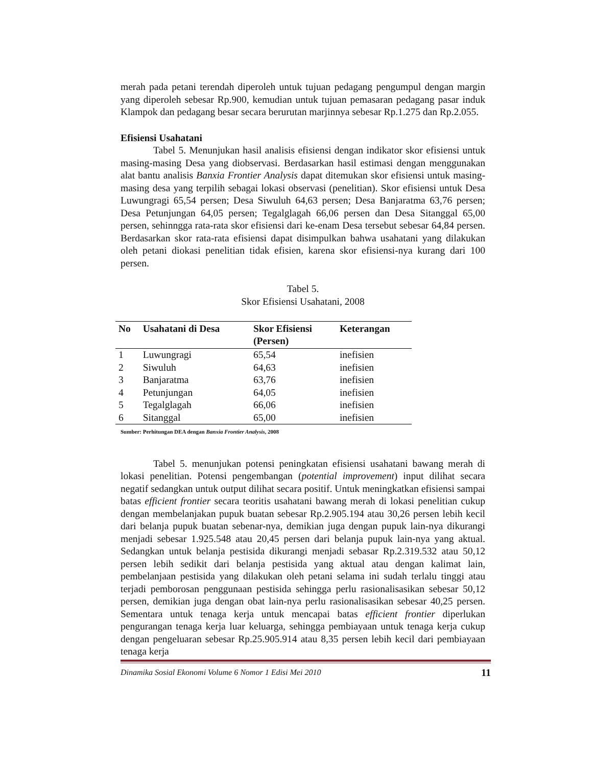merah pada petani terendah diperoleh untuk tujuan pedagang pengumpul dengan margin yang diperoleh sebesar Rp.900, kemudian untuk tujuan pemasaran pedagang pasar induk Klampok dan pedagang besar secara berurutan marjinnya sebesar Rp.1.275 dan Rp.2.055.
Efisiensi Usahatani
Tabel 5. Menunjukan hasil analisis efisiensi dengan indikator skor efisiensi untuk masing-masing Desa yang diobservasi. Berdasarkan hasil estimasi dengan menggunakan alat bantu analisis Banxia Frontier Analysis dapat ditemukan skor efisiensi untuk masing-masing desa yang terpilih sebagai lokasi observasi (penelitian). Skor efisiensi untuk Desa Luwungragi 65,54 persen; Desa Siwuluh 64,63 persen; Desa Banjaratma 63,76 persen; Desa Petunjungan 64,05 persen; Tegalglagah 66,06 persen dan Desa Sitanggal 65,00 persen, sehinngga rata-rata skor efisiensi dari ke-enam Desa tersebut sebesar 64,84 persen. Berdasarkan skor rata-rata efisiensi dapat disimpulkan bahwa usahatani yang dilakukan oleh petani diokasi penelitian tidak efisien, karena skor efisiensi-nya kurang dari 100 persen.
Tabel 5.
Skor Efisiensi Usahatani, 2008
| No | Usahatani di Desa | Skor Efisiensi (Persen) | Keterangan |
| --- | --- | --- | --- |
| 1 | Luwungragi | 65,54 | inefisien |
| 2 | Siwuluh | 64,63 | inefisien |
| 3 | Banjaratma | 63,76 | inefisien |
| 4 | Petunjungan | 64,05 | inefisien |
| 5 | Tegalglagah | 66,06 | inefisien |
| 6 | Sitanggal | 65,00 | inefisien |
Sumber: Perhitungan DEA dengan Banxia Frontier Analysis, 2008
Tabel 5. menunjukan potensi peningkatan efisiensi usahatani bawang merah di lokasi penelitian. Potensi pengembangan (potential improvement) input dilihat secara negatif sedangkan untuk output dilihat secara positif. Untuk meningkatkan efisiensi sampai batas efficient frontier secara teoritis usahatani bawang merah di lokasi penelitian cukup dengan membelanjakan pupuk buatan sebesar Rp.2.905.194 atau 30,26 persen lebih kecil dari belanja pupuk buatan sebenar-nya, demikian juga dengan pupuk lain-nya dikurangi menjadi sebesar 1.925.548 atau 20,45 persen dari belanja pupuk lain-nya yang aktual. Sedangkan untuk belanja pestisida dikurangi menjadi sebasar Rp.2.319.532 atau 50,12 persen lebih sedikit dari belanja pestisida yang aktual atau dengan kalimat lain, pembelanjaan pestisida yang dilakukan oleh petani selama ini sudah terlalu tinggi atau terjadi pemborosan penggunaan pestisida sehingga perlu rasionalisasikan sebesar 50,12 persen, demikian juga dengan obat lain-nya perlu rasionalisasikan sebesar 40,25 persen. Sementara untuk tenaga kerja untuk mencapai batas efficient frontier diperlukan pengurangan tenaga kerja luar keluarga, sehingga pembiayaan untuk tenaga kerja cukup dengan pengeluaran sebesar Rp.25.905.914 atau 8,35 persen lebih kecil dari pembiayaan tenaga kerja
Dinamika Sosial Ekonomi Volume 6 Nomor 1 Edisi Mei 2010 11